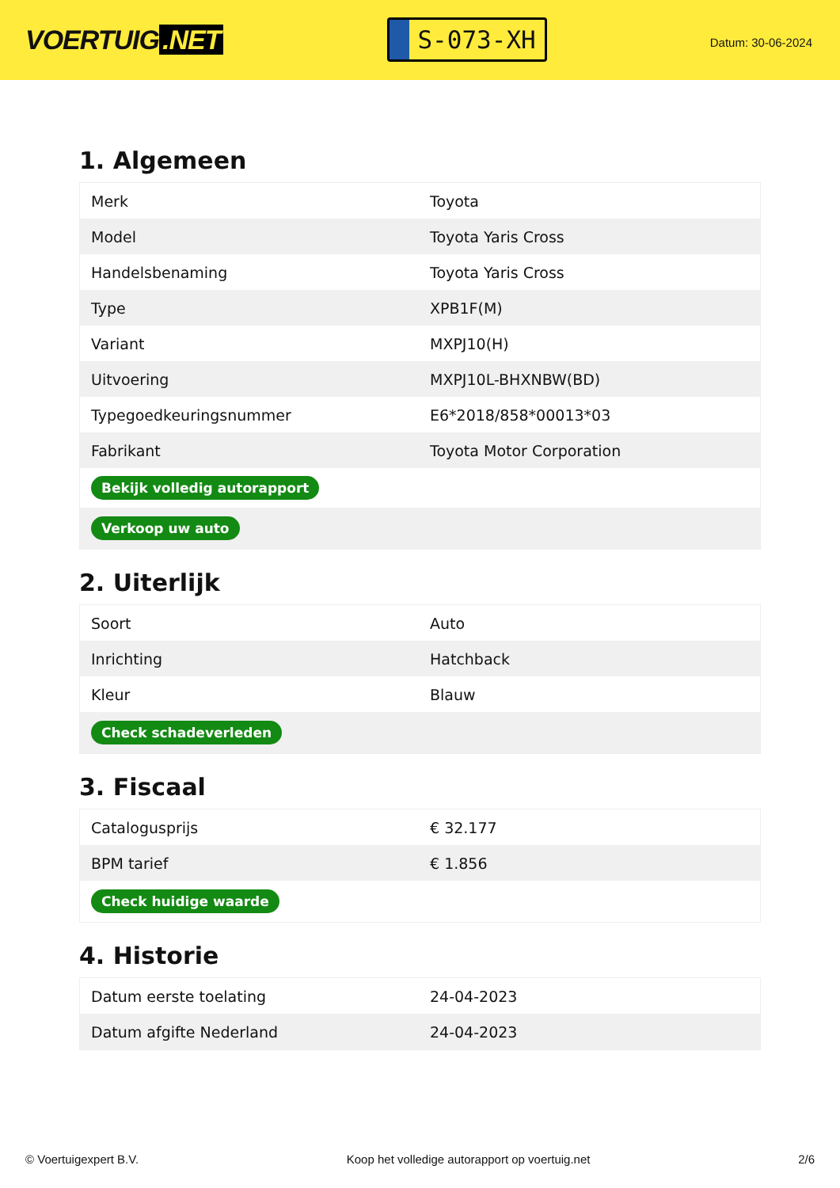VOERTUIG.NET
S-073-XH
Datum: 30-06-2024
1. Algemeen
| Merk | Toyota |
| Model | Toyota Yaris Cross |
| Handelsbenaming | Toyota Yaris Cross |
| Type | XPB1F(M) |
| Variant | MXPJ10(H) |
| Uitvoering | MXPJ10L-BHXNBW(BD) |
| Typegoedkeuringsnummer | E6*2018/858*00013*03 |
| Fabrikant | Toyota Motor Corporation |
| Bekijk volledig autorapport | |
| Verkoop uw auto | |
2. Uiterlijk
| Soort | Auto |
| Inrichting | Hatchback |
| Kleur | Blauw |
| Check schadeverleden | |
3. Fiscaal
| Catalogusprijs | € 32.177 |
| BPM tarief | € 1.856 |
| Check huidige waarde | |
4. Historie
| Datum eerste toelating | 24-04-2023 |
| Datum afgifte Nederland | 24-04-2023 |
© Voertuigexpert B.V. Koop het volledige autorapport op voertuig.net 2/6